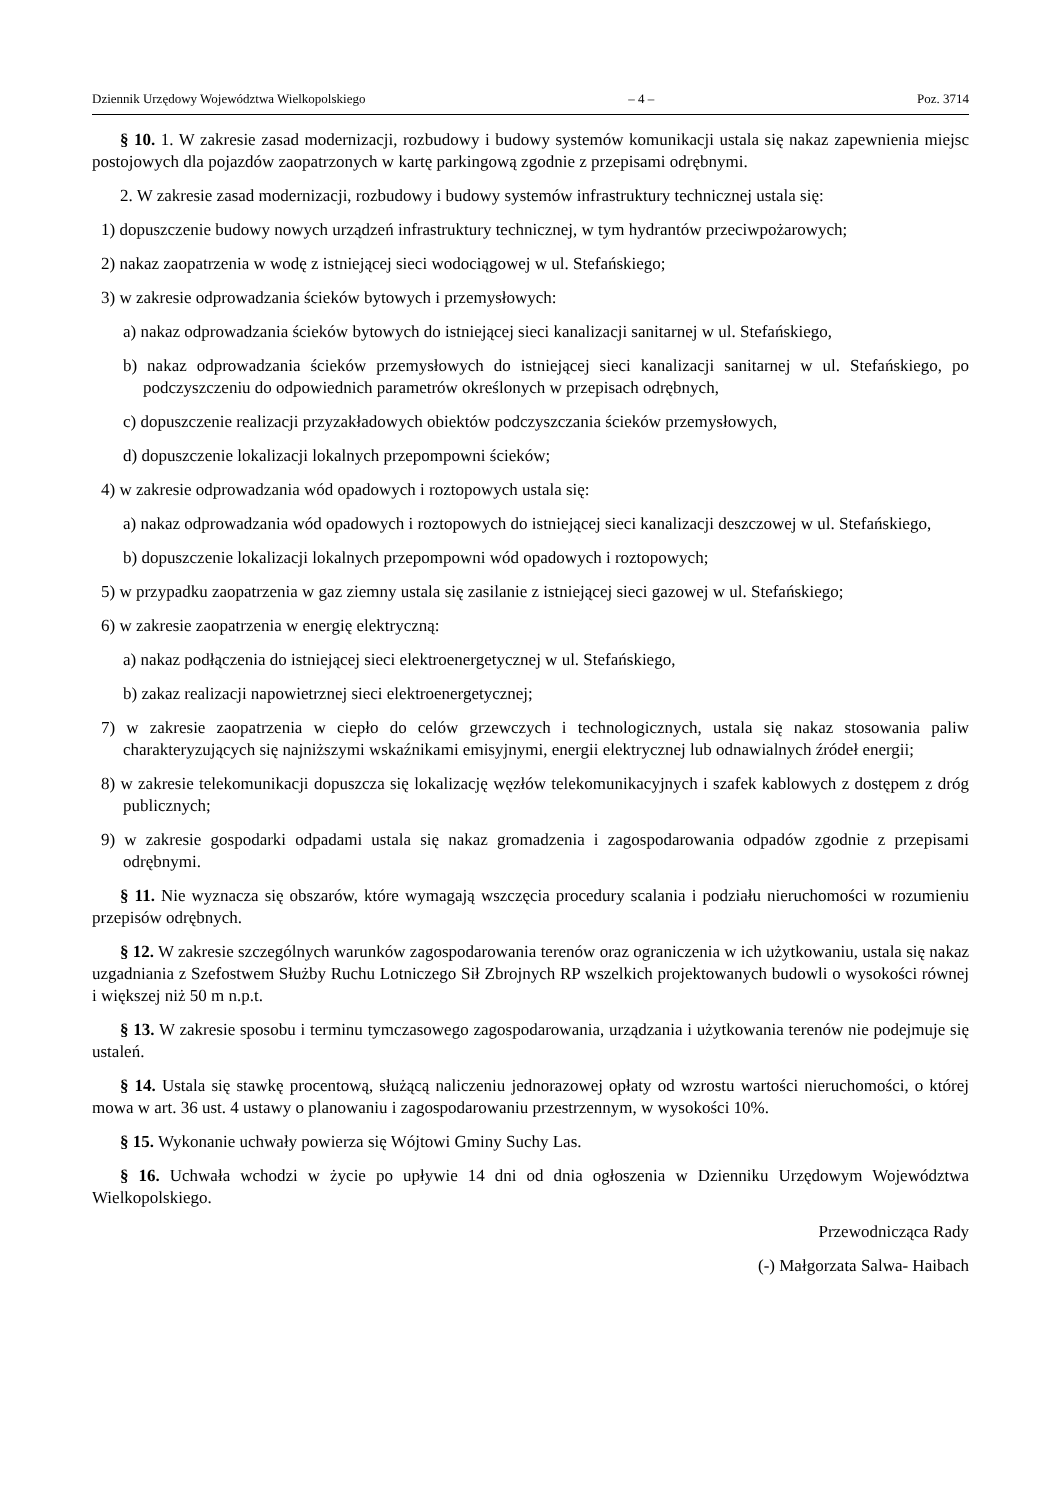Dziennik Urzędowy Województwa Wielkopolskiego – 4 – Poz. 3714
§ 10. 1. W zakresie zasad modernizacji, rozbudowy i budowy systemów komunikacji ustala się nakaz zapewnienia miejsc postojowych dla pojazdów zaopatrzonych w kartę parkingową zgodnie z przepisami odrębnymi.
2. W zakresie zasad modernizacji, rozbudowy i budowy systemów infrastruktury technicznej ustala się:
1) dopuszczenie budowy nowych urządzeń infrastruktury technicznej, w tym hydrantów przeciwpożarowych;
2) nakaz zaopatrzenia w wodę z istniejącej sieci wodociągowej w ul. Stefańskiego;
3) w zakresie odprowadzania ścieków bytowych i przemysłowych:
a) nakaz odprowadzania ścieków bytowych do istniejącej sieci kanalizacji sanitarnej w ul. Stefańskiego,
b) nakaz odprowadzania ścieków przemysłowych do istniejącej sieci kanalizacji sanitarnej w ul. Stefańskiego, po podczyszczeniu do odpowiednich parametrów określonych w przepisach odrębnych,
c) dopuszczenie realizacji przyzakładowych obiektów podczyszczania ścieków przemysłowych,
d) dopuszczenie lokalizacji lokalnych przepompowni ścieków;
4) w zakresie odprowadzania wód opadowych i roztopowych ustala się:
a) nakaz odprowadzania wód opadowych i roztopowych do istniejącej sieci kanalizacji deszczowej w ul. Stefańskiego,
b) dopuszczenie lokalizacji lokalnych przepompowni wód opadowych i roztopowych;
5) w przypadku zaopatrzenia w gaz ziemny ustala się zasilanie z istniejącej sieci gazowej w ul. Stefańskiego;
6) w zakresie zaopatrzenia w energię elektryczną:
a) nakaz podłączenia do istniejącej sieci elektroenergetycznej w ul. Stefańskiego,
b) zakaz realizacji napowietrznej sieci elektroenergetycznej;
7) w zakresie zaopatrzenia w ciepło do celów grzewczych i technologicznych, ustala się nakaz stosowania paliw charakteryzujących się najniższymi wskaźnikami emisyjnymi, energii elektrycznej lub odnawialnych źródeł energii;
8) w zakresie telekomunikacji dopuszcza się lokalizację węzłów telekomunikacyjnych i szafek kablowych z dostępem z dróg publicznych;
9) w zakresie gospodarki odpadami ustala się nakaz gromadzenia i zagospodarowania odpadów zgodnie z przepisami odrębnymi.
§ 11. Nie wyznacza się obszarów, które wymagają wszczęcia procedury scalania i podziału nieruchomości w rozumieniu przepisów odrębnych.
§ 12. W zakresie szczególnych warunków zagospodarowania terenów oraz ograniczenia w ich użytkowaniu, ustala się nakaz uzgadniania z Szefostwem Służby Ruchu Lotniczego Sił Zbrojnych RP wszelkich projektowanych budowli o wysokości równej i większej niż 50 m n.p.t.
§ 13. W zakresie sposobu i terminu tymczasowego zagospodarowania, urządzania i użytkowania terenów nie podejmuje się ustaleń.
§ 14. Ustala się stawkę procentową, służącą naliczeniu jednorazowej opłaty od wzrostu wartości nieruchomości, o której mowa w art. 36 ust. 4 ustawy o planowaniu i zagospodarowaniu przestrzennym, w wysokości 10%.
§ 15. Wykonanie uchwały powierza się Wójtowi Gminy Suchy Las.
§ 16. Uchwała wchodzi w życie po upływie 14 dni od dnia ogłoszenia w Dzienniku Urzędowym Województwa Wielkopolskiego.
Przewodnicząca Rady
(-) Małgorzata Salwa- Haibach